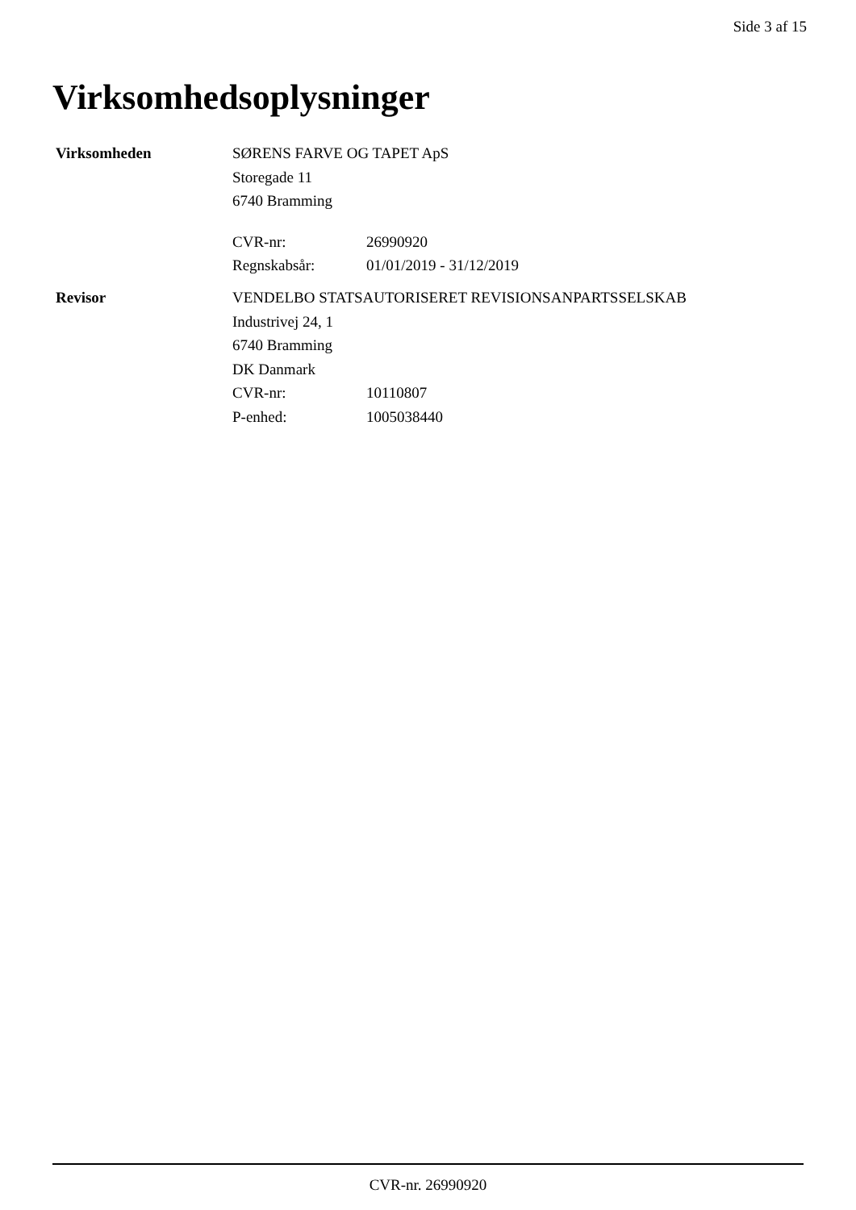Side 3 af 15
Virksomhedsoplysninger
Virksomheden SØRENS FARVE OG TAPET ApS
Storegade 11
6740 Bramming
CVR-nr: 26990920
Regnskabsår: 01/01/2019 - 31/12/2019
Revisor VENDELBO STATSAUTORISERET REVISIONSANPARTSSELSKAB
Industrivej 24, 1
6740 Bramming
DK Danmark
CVR-nr: 10110807
P-enhed: 1005038440
CVR-nr. 26990920